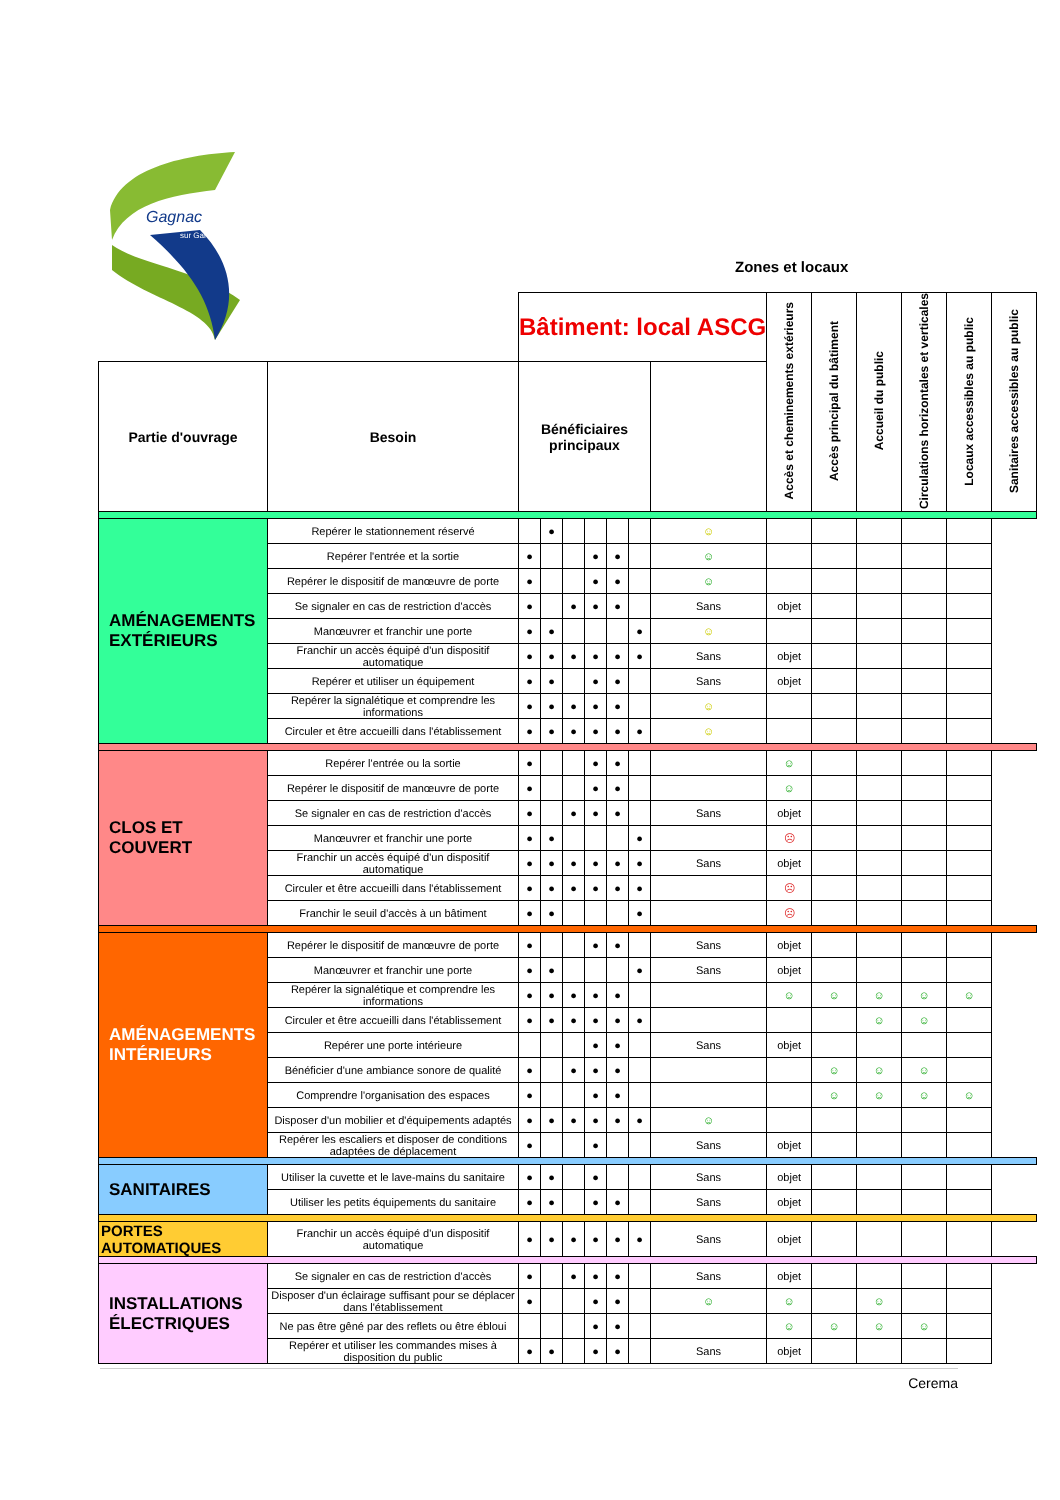Gagnac
sur Garonne
Zones et locaux
| | | Bâtiment: local ASCG | | | | | | | Accès et cheminements extérieurs | Accès principal du bâtiment | Accueil du public | Circulations horizontales et verticales | Locaux accessibles au public | Sanitaires accessibles au public |
| Partie d'ouvrage | Besoin | Bénéficiaires principaux | | | | | | | | | | | | |
| AMÉNAGEMENTS EXTÉRIEURS | Repérer le stationnement réservé | | ● | | | | | ☺ | | | | | | |
| | Repérer l'entrée et la sortie | ● | | | ● | ● | | ☺ | | | | | | |
| | Repérer le dispositif de manœuvre de porte | ● | | | ● | ● | | ☺ | | | | | | |
| | Se signaler en cas de restriction d'accès | ● | | ● | ● | ● | | Sans | objet | | | | | |
| | Manœuvrer et franchir une porte | ● | ● | | | | ● | ☺ | | | | | | |
| | Franchir un accès équipé d'un dispositif automatique | ● | ● | ● | ● | ● | ● | Sans | objet | | | | | |
| | Repérer et utiliser un équipement | ● | ● | | ● | ● | | Sans | objet | | | | | |
| | Repérer la signalétique et comprendre les informations | ● | ● | ● | ● | ● | | ☺ | | | | | | |
| | Circuler et être accueilli dans l'établissement | ● | ● | ● | ● | ● | ● | ☺ | | | | | | |
| CLOS ET COUVERT | Repérer l'entrée ou la sortie | ● | | | ● | ● | | | ☺ | | | | | |
| | Repérer le dispositif de manœuvre de porte | ● | | | ● | ● | | | ☺ | | | | | |
| | Se signaler en cas de restriction d'accès | ● | | ● | ● | ● | | Sans | objet | | | | | |
| | Manœuvrer et franchir une porte | ● | ● | | | | ● | | ☹ | | | | | |
| | Franchir un accès équipé d'un dispositif automatique | ● | ● | ● | ● | ● | ● | Sans | objet | | | | | |
| | Circuler et être accueilli dans l'établissement | ● | ● | ● | ● | ● | ● | | ☹ | | | | | |
| | Franchir le seuil d'accès à un bâtiment | ● | ● | | | | ● | | ☹ | | | | | |
| AMÉNAGEMENTS INTÉRIEURS | Repérer le dispositif de manœuvre de porte | ● | | | ● | ● | | Sans | objet | | | | | |
| | Manœuvrer et franchir une porte | ● | ● | | | | ● | Sans | objet | | | | | |
| | Repérer la signalétique et comprendre les informations | ● | ● | ● | ● | ● | | | ☺ | ☺ | ☺ | ☺ | ☺ | |
| | Circuler et être accueilli dans l'établissement | ● | ● | ● | ● | ● | ● | | | | ☺ | ☺ | | |
| | Repérer une porte intérieure | | | | ● | ● | | Sans | objet | | | | | |
| | Bénéficier d'une ambiance sonore de qualité | ● | | ● | ● | ● | | | | ☺ | ☺ | ☺ | | |
| | Comprendre l'organisation des espaces | ● | | | ● | ● | | | | ☺ | ☺ | ☺ | ☺ | |
| | Disposer d'un mobilier et d'équipements adaptés | ● | ● | ● | ● | ● | ● | ☺ | | | | | | |
| | Repérer les escaliers et disposer de conditions adaptées de déplacement | ● | | | ● | | | Sans | objet | | | | | |
| SANITAIRES | Utiliser la cuvette et le lave-mains du sanitaire | ● | ● | | ● | | | Sans | objet | | | | | |
| | Utiliser les petits équipements du sanitaire | ● | ● | | ● | ● | | Sans | objet | | | | | |
| PORTES AUTOMATIQUES | Franchir un accès équipé d'un dispositif automatique | ● | ● | ● | ● | ● | ● | Sans | objet | | | | | |
| INSTALLATIONS ÉLECTRIQUES | Se signaler en cas de restriction d'accès | ● | | ● | ● | ● | | Sans | objet | | | | | |
| | Disposer d'un éclairage suffisant pour se déplacer dans l'établissement | ● | | | ● | ● | | ☺ | ☺ | | ☺ | | | |
| | Ne pas être gêné par des reflets ou être ébloui | | | | ● | ● | | | ☺ | ☺ | ☺ | ☺ | | |
| | Repérer et utiliser les commandes mises à disposition du public | ● | ● | | ● | ● | | Sans | objet | | | | | |
Cerema